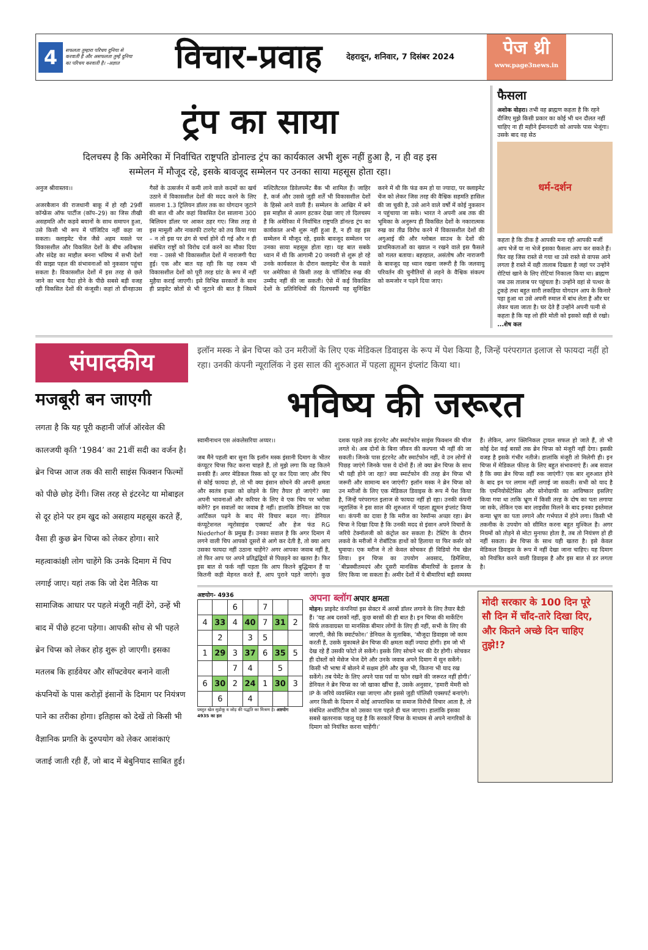4
सफलता तुम्हारा परिचय दुनिया से करवाती है और असफलता तुम्हें दुनिया का परिचय करवाती है। -अज्ञात
विचार-प्रवाह
देहरादून, शनिवार, 7 दिसंबर 2024
पेज थ्री
www.page3news.in
ट्रंप का साया
दिलचस्प है कि अमेरिका में निर्वाचित राष्ट्रपति डोनाल्ड ट्रंप का कार्यकाल अभी शुरू नहीं हुआ है, न ही वह इस सम्मेलन में मौजूद रहे, इसके बावजूद सम्मेलन पर उनका साया महसूस होता रहा।
अनुज श्रीवास्तव।।
अजरबैजान की राजधानी बाकू में हो रही 29वीं कॉन्फ्रेंस ऑफ पार्टीज (कॉप–29) का जिस तीखी असहमति और कड़वे बयानों के साथ समापन हुआ, उसे किसी भी रूप में पॉजिटिव नहीं कहा जा सकता। क्लाइमेट चेंज जैसे अहम मसले पर विकासशील और विकसित देशों के बीच अविश्वास और संदेह का माहौल बनना भविष्य में सभी देशों की साझा पहल की संभावनाओं को नुकसान पहुंचा सकता है। विकासशील देशों में इस तरह से छले जाने का भाव पैदा होने के पीछे सबसे बड़ी वजह रही विकसित देशों की कंजूसी। कहां तो ग्रीनहाउस गैसों के उत्सर्जन में कमी लाने वाले कदमों का खर्च उठाने में विकासशील देशों की मदद करने के लिए सालाना 1.3 ट्रिलियन डॉलर तक का योगदान जुटाने की बात थी और कहां विकसित देश सालाना 300 बिलियन डॉलर पर आकर ठहर गए। जिस तरह से इस मामूली और नाकाफी टारगेट को तय किया गया – न तो इस पर ढंग से चर्चा होने दी गई और न ही संबंधित राष्ट्रों को विरोध दर्ज करने का मौका दिया गया – उससे भी विकासशील देशों में नाराजगी पैदा हुई। एक और बात यह रही कि यह रकम भी विकासशील देशों को पूरी तरह ग्रांट के रूप में नहीं मुहैया कराई जाएगी। इसे विभिन्न सरकारों के साथ ही प्राइवेट स्रोतों से भी जुटाने की बात है जिसमें मल्टिलैटरल डिवेलपमेंट बैंक भी शामिल हैं। जाहिर है, कर्ज और उससे जुड़ी शर्तें भी विकासशील देशों के हिस्से आने वाली हैं। सम्मेलन के आखिर में बने इस माहौल से अलग हटकर देखा जाए तो दिलचस्प है कि अमेरिका में निर्वाचित राष्ट्रपति डॉनल्ड ट्रंप का कार्यकाल अभी शुरू नहीं हुआ है, न ही वह इस सम्मेलन में मौजूद रहे, इसके बावजूद सम्मेलन पर उनका साया महसूस होता रहा। यह बात सबके ध्यान में थी कि आगामी 20 जनवरी से शुरू हो रहे उनके कार्यकाल के दौरान क्लाइमेट चेंज के मसले पर अमेरिका से किसी तरह के पॉजिटिव रुख की उम्मीद नहीं की जा सकती। ऐसे में कई विकसित देशों के प्रतिनिधियों की दिलचस्पी यह सुनिश्चित करने में थी कि फंड कम हो या ज्यादा, पर क्लाइमेट चेंज को लेकर जिस तरह की वैश्विक सहमति हासिल की जा चुकी है, उसे आने वाले वर्षों में कोई नुकसान न पहुंचाया जा सके। भारत ने अपनी अब तक की भूमिका के अनुरूप ही विकसित देशों के नकारात्मक रुख का तीव्र विरोध करने में विकासशील देशों की अगुआई की और ग्लोबल साउथ के देशों की प्राथमिकताओं का ख्याल न रखने वाले इस फैसले को गलत बताया। बहरहाल, असंतोष और नाराजगी के बावजूद यह ध्यान रखना जरूरी है कि जलवायु परिवर्तन की चुनौतियों से लड़ने के वैश्विक संकल्प को कमजोर न पड़ने दिया जाए।
फैसला
अशोक वोहरा। तभी वह ब्राह्मण कहता है कि रहने दीजिए मुझे किसी प्रकार का कोई भी धन दौलत नहीं चाहिए ना ही महीने ईमानदारी को आपके पास भेजूंगा। उसके बाद वह सेठ
धर्म-दर्शन
कहता है कि ठीक है आपकी मना रही आपकी मर्जी आप भेजें या ना भेजें इसका फैसला आप कर सकते हैं। फिर वह जिस रास्ते से गया था उसे रास्ते से वापस आने लगता है रास्ते में वही तालाब दिखता है जहां पर उन्होंने रोटियां खाने के लिए रोटियां निकाला किया था। ब्राह्मण जब उस तालाब पर पहुंचता है। उन्होंने वहां से पत्थर के टुकड़े तथा बहुत सारी लकड़िया योगदान आप के किनारे पड़ा हुआ था उसे अपनी रुमाल में बांध लेता है और घर लेकर चला जाता है। घर देते हैं उन्होंने अपनी पत्नी से कहता है कि यह लो हीरे मोती को इसको सही से रखो। ...शेष कल
संपादकीय
मजबूरी बन जाएगी
लगता है कि यह पूरी कहानी जॉर्ज ऑरवेल की कालजयी कृति ‘1984’ का 21वीं सदी का वर्जन है। ब्रेन चिप्स आज तक की सारी साइंस फिक्शन फिल्मों को पीछे छोड़ देंगी। जिस तरह से इंटरनेट या मोबाइल से दूर होने पर हम खुद को असहाय महसूस करते हैं, वैसा ही कुछ ब्रेन चिप्स को लेकर होगा। सारे महत्वाकांक्षी लोग चाहेंगे कि उनके दिमाग में चिप लगाई जाए। यहां तक कि जो देश नैतिक या सामाजिक आधार पर पहले मंजूरी नहीं देंगे, उन्हें भी बाद में पीछे हटना पड़ेगा। आपकी सोच से भी पहले ब्रेन चिप्स को लेकर होड़ शुरू हो जाएगी। इसका मतलब कि हार्डवेयर और सॉफ्टवेयर बनाने वाली कंपनियों के पास करोड़ों इंसानों के दिमाग पर नियंत्रण पाने का तरीका होगा। इतिहास को देखें तो किसी भी वैज्ञानिक प्रगति के दुरुपयोग को लेकर आशंकाएं जताई जाती रही हैं, जो बाद में बेबुनियाद साबित हुईं।
इलॉन मस्क ने ब्रेन चिप्स को उन मरीजों के लिए एक मेडिकल डिवाइस के रूप में पेश किया है, जिन्हें परंपरागत इलाज से फायदा नहीं हो रहा। उनकी कंपनी न्यूरालिंक ने इस साल की शुरुआत में पहला ह्यूमन इंप्लांट किया था।
भविष्य की जरूरत
स्वामीनाथन एस अंकलेसरिया अय्यर।।
जब मैंने पहली बार सुना कि इलॉन मस्क इंसानी दिमाग के भीतर कंप्यूटर चिप्स फिट करना चाहते हैं, तो मुझे लगा कि वह कितने सनकी हैं। अगर मेडिकल रिस्क को दूर कर दिया जाए और चिप से कोई फायदा हो, तो भी क्या इंसान सोचने की अपनी क्षमता और स्वतंत्र इच्छा को छोड़ने के लिए तैयार हो जाएंगे? क्या अपनी भावनाओं और करियर के लिए वे एक चिप पर भरोसा करेंगे? इन सवालों का जवाब है नहीं। हालांकि डेनियल का एक आर्टिकल पढ़ने के बाद मेरे विचार बदल गए। डेनियल कंप्यूटेशनल न्यूरोसाइंस एक्सपर्ट और हेज फंड RG Niederhof के प्रमुख हैं। उनका सवाल है कि अगर दिमाग में लगने वाली चिप आपको दूसरों से आगे कर देती है, तो क्या आप उसका फायदा नहीं उठाना चाहेंगे? अगर आपका जवाब नहीं है, तो फिर आप पर अपने प्रतिद्वंद्वियों से पिछड़ने का खतरा है। फिर इस बात से फर्क नहीं पड़ता कि आप कितने बुद्धिमान हैं या कितनी कड़ी मेहनत करते हैं, आप पुराने पड़ते जाएंगे। कुछ दशक पहले तक इंटरनेट और स्मार्टफोन साइंस फिक्शन की चीज लगते थे। अब दोनों के बिना जीवन की कल्पना भी नहीं की जा सकती। जिनके पास इंटरनेट और स्मार्टफोन नहीं, वे उन लोगों से पिछड़ जाएंगे जिनके पास ये दोनों हैं। तो क्या ब्रेन चिप्स के साथ भी यही होने जा रहा? क्या स्मार्टफोन की तरह ब्रेन चिप्स भी जरूरी और सामान्य बन जाएंगी? इलॉन मस्क ने ब्रेन चिप्स को उन मरीजों के लिए एक मेडिकल डिवाइस के रूप में पेश किया है, जिन्हें परंपरागत इलाज से फायदा नहीं हो रहा। उनकी कंपनी न्यूरालिंक ने इस साल की शुरुआत में पहला ह्यूमन इंप्लांट किया था। कंपनी का दावा है कि मरीज का रेस्पॉन्स अच्छा रहा। ब्रेन चिप्स ने दिखा दिया है कि उनकी मदद से इंसान अपने विचारों के जरिये टेक्नॉलजी को कंट्रोल कर सकता है। टेस्टिंग के दौरान लकवे के मरीजों ने रोबॉटिक हाथों को हिलाया या फिर कर्सर को घुमाया। एक मरीज ने तो केवल सोचकर ही विडियो गेम खेल लिया। इन चिप्स का उपयोग अवसाद, डिमेंशिया, `बीप्रक्वीतमदपं और दूसरी मानसिक बीमारियों के इलाज के लिए किया जा सकता है। अमीर देशों में ये बीमारियां बड़ी समस्या हैं। लेकिन, अगर क्लिनिकल ट्रायल सफल हो जाते हैं, तो भी कोई देश कई बरसों तक ब्रेन चिप्स को मंजूरी नहीं देगा। इसकी वजह है इसके गंभीर नतीजे। हालांकि मंजूरी तो मिलेगी ही। इन चिप्स में मेडिकल फील्ड के लिए बहुत संभावनाएं हैं। अब सवाल है कि क्या ब्रेन चिप्स वहीं रुक जाएंगी? एक बार शुरुआत होने के बाद इन पर लगाम नहीं लगाई जा सकती। सभी को याद है कि एमनियोसेंटेसिस और सोनोग्राफी का आविष्कार इसलिए किया गया था ताकि भ्रूण में किसी तरह के दोष का पता लगाया जा सके, लेकिन एक बार लाइसेंस मिलने के बाद इनका इस्तेमाल कन्या भ्रूण का पता लगाने और गर्भपात में होने लगा। किसी भी तकनीक के उपयोग को सीमित करना बहुत मुश्किल है। अगर नियमों को तोड़ने से मोटा मुनाफा होता है, तब तो नियंत्रण हो ही नहीं सकता। ब्रेन चिप्स के साथ यही खतरा है। इसे केवल मेडिकल डिवाइस के रूप में नहीं देखा जाना चाहिए। यह दिमाग को नियंत्रित करने वाली डिवाइस है और इस बात से डर लगता है।
अष्टयोग- 4936
| | | 6 | | 7 | | |
| 4 | 33 | 4 | 40 | 7 | 31 | 2 |
| | 2 | | 3 | 5 | | |
| 1 | 29 | 3 | 37 | 6 | 35 | 5 |
| | | 7 | 4 | | 5 | |
| 6 | 30 | 2 | 24 | 1 | 30 | 3 |
| | 6 | | 4 | | | |
प्रस्तुत खेल सुडोकू व जोड़ की पद्धति का मिश्रण है। अष्टयोग 4935 का हल
अपना ब्लॉग अपार क्षमता
मोहन। प्राइवेट कंपनियां इस सेक्टर में अरबों डॉलर लगाने के लिए तैयार बैठी हैं। ‘यह अब दशकों नहीं, कुछ बरसों की ही बात है। इन चिप्स की मार्केटिंग सिर्फ लकवाग्रस्त या मानसिक बीमार लोगों के लिए ही नहीं, सभी के लिए की जाएगी, जैसे कि स्मार्टफोन।’ डेनियल के मुताबिक, ‘मौजूदा डिवाइस जो काम करती हैं, उसके मुकाबले ब्रेन चिप्स की क्षमता कहीं ज्यादा होगी। हम जो भी देख रहे हैं उसकी फोटो ले सकेंगे। इसके लिए सोचने भर की देर होगी। सोचकर ही दोस्तों को मेसेज भेज देंगे और उनके जवाब अपने दिमाग में सुन सकेंगे। किसी भी भाषा में बोलने में सक्षम होंगे और कुछ भी, कितना भी याद रख सकेंगे। तब पेमेंट के लिए अपने पास पर्स या फोन रखने की जरूरत नहीं होगी।’ डेनियल ने ब्रेन चिप्स का जो खाका खींचा है, उसके अनुसार, ‘हमारी मेमरी को IP के जरिये व्यवस्थित रखा जाएगा और इससे जुड़ी पॉलिसी एक्सपर्ट बनाएंगे। अगर किसी के दिमाग में कोई आपराधिक या समाज विरोधी विचार आता है, तो संबंधित अथॉरिटीज को उसका पता पहले ही चल जाएगा। हालांकि इसका सबसे खतरनाक पहलू यह है कि सरकारें चिप्स के माध्यम से अपने नागरिकों के दिमाग को नियंत्रित करना चाहेंगी।’
मोदी सरकार के 100 दिन पूरे
सौ दिन में चाँद-तारे दिखा दिए,
और कितने अच्छे दिन चाहिए तुझे!?